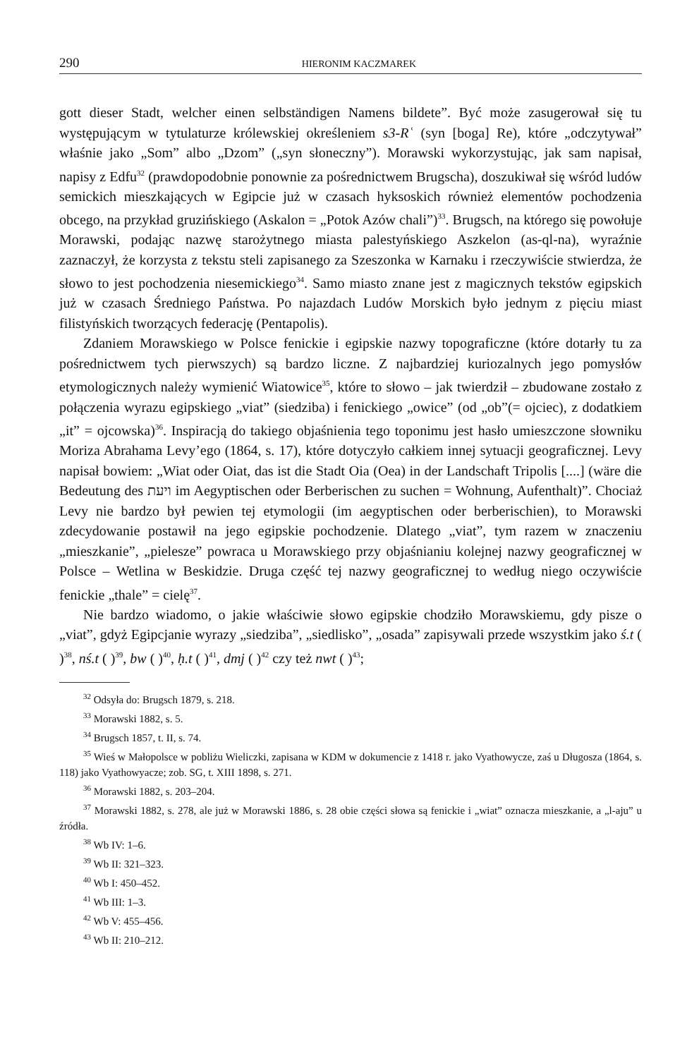290 HIERONIM KACZMAREK
gott dieser Stadt, welcher einen selbständigen Namens bildete”. Być może zasugerował się tu występującym w tytulaturze królewskiej określeniem s3-Rʿ (syn [boga] Re), które „odczytywał” właśnie jako „Som” albo „Dzom” („syn słoneczny”). Morawski wykorzystując, jak sam napisał, napisy z Edfu<sup>32</sup> (prawdopodobnie ponownie za pośrednictwem Brugscha), doszukiwał się wśród ludów semickich mieszkających w Egipcie już w czasach hyksoskich również elementów pochodzenia obcego, na przykład gruzińskiego (Askalon = „Potok Azów chali”)<sup>33</sup>. Brugsch, na którego się powołuje Morawski, podając nazwę starożytnego miasta palestyńskiego Aszkelon (as-ql-na), wyraźnie zaznaczył, że korzysta z tekstu steli zapisanego za Szeszonka w Karnaku i rzeczywiście stwierdza, że słowo to jest pochodzenia niesemickiego<sup>34</sup>. Samo miasto znane jest z magicznych tekstów egipskich już w czasach Średniego Państwa. Po najazdach Ludów Morskich było jednym z pięciu miast filistyńskich tworzących federację (Pentapolis).
Zdaniem Morawskiego w Polsce fenickie i egipskie nazwy topograficzne (które dotarły tu za pośrednictwem tych pierwszych) są bardzo liczne. Z najbardziej kuriozalnych jego pomysłów etymologicznych należy wymienić Wiatowice<sup>35</sup>, które to słowo – jak twierdził – zbudowane zostało z połączenia wyrazu egipskiego „viat” (siedziba) i fenickiego „owice” (od „ob”(= ojciec), z dodatkiem „it” = ojcowska)<sup>36</sup>. Inspiracją do takiego objaśnienia tego toponimu jest hasło umieszczone słowniku Moriza Abrahama Levy’ego (1864, s. 17), które dotyczyło całkiem innej sytuacji geograficznej. Levy napisał bowiem: „Wiat oder Oiat, das ist die Stadt Oia (Oea) in der Landschaft Tripolis [....] (wäre die Bedeutung des ויעת im Aegyptischen oder Berberischen zu suchen = Wohnung, Aufenthalt)”. Chociaż Levy nie bardzo był pewien tej etymologii (im aegyptischen oder berberischien), to Morawski zdecydowanie postawił na jego egipskie pochodzenie. Dlatego „viat”, tym razem w znaczeniu „mieszkanie”, „pielesze” powraca u Morawskiego przy objaśnianiu kolejnej nazwy geograficznej w Polsce – Wetlina w Beskidzie. Druga część tej nazwy geograficznej to według niego oczywiście fenickie „thale” = cielę<sup>37</sup>.
Nie bardzo wiadomo, o jakie właściwie słowo egipskie chodziło Morawskiemu, gdy pisze o „viat”, gdyż Egipcjanie wyrazy „siedziba”, „siedlisko”, „osada” zapisywali przede wszystkim jako ś.t ( )<sup>38</sup>, nś.t ( )<sup>39</sup>, bw ( )<sup>40</sup>, ḥ.t ( )<sup>41</sup>, dmj ( )<sup>42</sup> czy też nwt ( )<sup>43</sup>;
<sup>32</sup> Odsyła do: Brugsch 1879, s. 218.
<sup>33</sup> Morawski 1882, s. 5.
<sup>34</sup> Brugsch 1857, t. II, s. 74.
<sup>35</sup> Wieś w Małopolsce w pobliżu Wieliczki, zapisana w KDM w dokumencie z 1418 r. jako Vyathowycze, zaś u Długosza (1864, s. 118) jako Vyathowyacze; zob. SG, t. XIII 1898, s. 271.
<sup>36</sup> Morawski 1882, s. 203–204.
<sup>37</sup> Morawski 1882, s. 278, ale już w Morawski 1886, s. 28 obie części słowa są fenickie i „wiat” oznacza mieszkanie, a „l-aju” u źródła.
<sup>38</sup> Wb IV: 1–6.
<sup>39</sup> Wb II: 321–323.
<sup>40</sup> Wb I: 450–452.
<sup>41</sup> Wb III: 1–3.
<sup>42</sup> Wb V: 455–456.
<sup>43</sup> Wb II: 210–212.